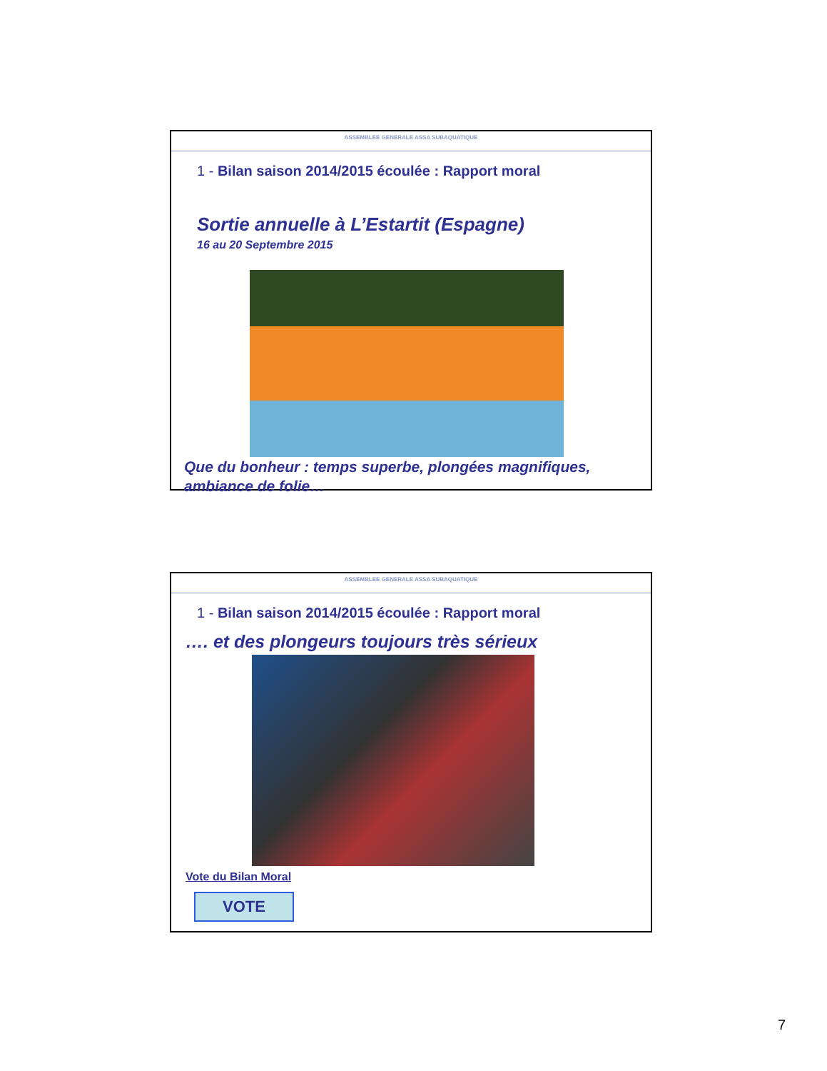ASSEMBLEE GENERALE ASSA SUBAQUATIQUE
1 - Bilan saison 2014/2015 écoulée : Rapport moral
Sortie annuelle à L’Estartit (Espagne)
16 au 20 Septembre 2015
Que du bonheur : temps superbe, plongées magnifiques, ambiance de folie…
ASSEMBLEE GENERALE ASSA SUBAQUATIQUE
1 - Bilan saison 2014/2015 écoulée : Rapport moral
…. et des plongeurs toujours très sérieux
Vote du Bilan Moral
VOTE
7